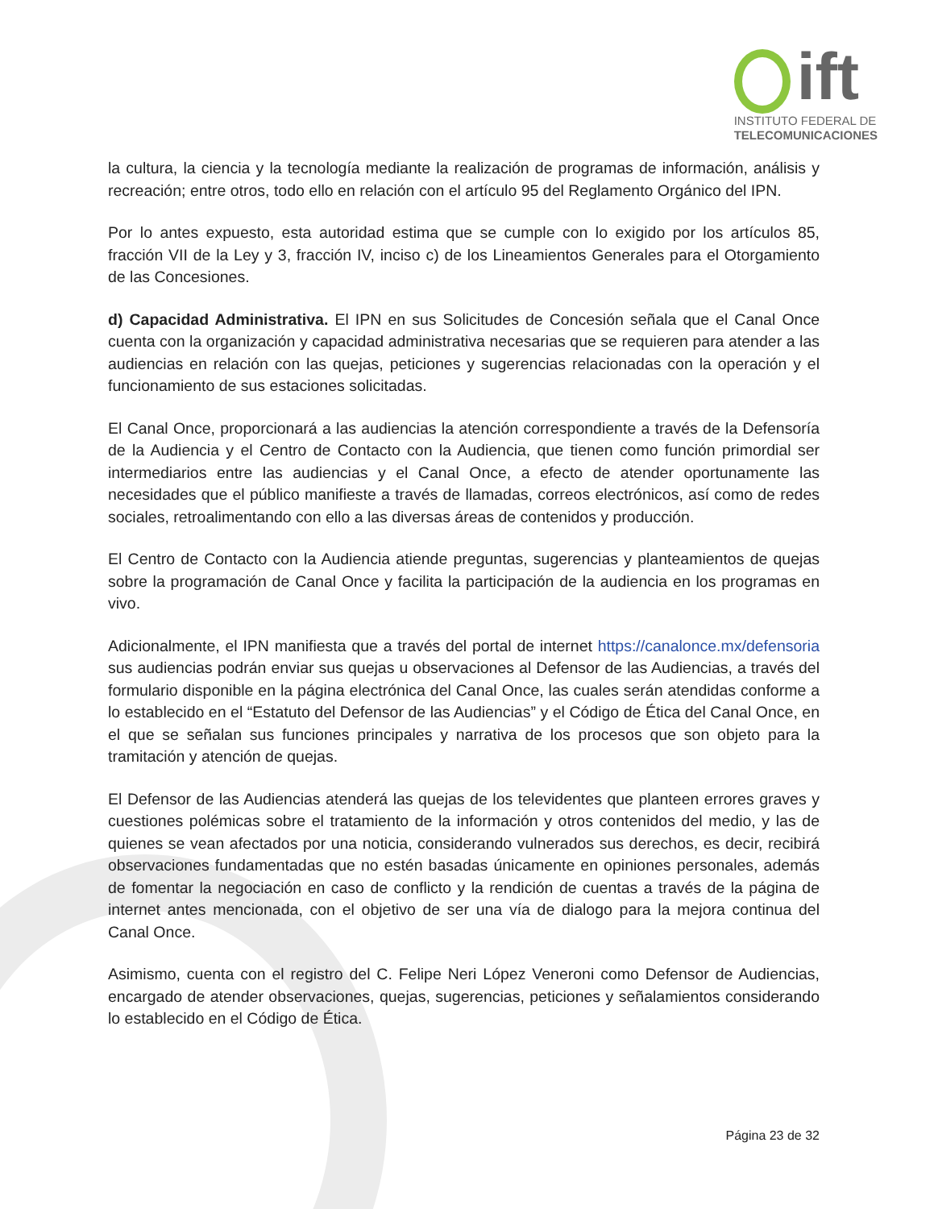ift
INSTITUTO FEDERAL DE
TELECOMUNICACIONES
la cultura, la ciencia y la tecnología mediante la realización de programas de información, análisis y recreación; entre otros, todo ello en relación con el artículo 95 del Reglamento Orgánico del IPN.
Por lo antes expuesto, esta autoridad estima que se cumple con lo exigido por los artículos 85, fracción VII de la Ley y 3, fracción IV, inciso c) de los Lineamientos Generales para el Otorgamiento de las Concesiones.
d) Capacidad Administrativa. El IPN en sus Solicitudes de Concesión señala que el Canal Once cuenta con la organización y capacidad administrativa necesarias que se requieren para atender a las audiencias en relación con las quejas, peticiones y sugerencias relacionadas con la operación y el funcionamiento de sus estaciones solicitadas.
El Canal Once, proporcionará a las audiencias la atención correspondiente a través de la Defensoría de la Audiencia y el Centro de Contacto con la Audiencia, que tienen como función primordial ser intermediarios entre las audiencias y el Canal Once, a efecto de atender oportunamente las necesidades que el público manifieste a través de llamadas, correos electrónicos, así como de redes sociales, retroalimentando con ello a las diversas áreas de contenidos y producción.
El Centro de Contacto con la Audiencia atiende preguntas, sugerencias y planteamientos de quejas sobre la programación de Canal Once y facilita la participación de la audiencia en los programas en vivo.
Adicionalmente, el IPN manifiesta que a través del portal de internet https://canalonce.mx/defensoria sus audiencias podrán enviar sus quejas u observaciones al Defensor de las Audiencias, a través del formulario disponible en la página electrónica del Canal Once, las cuales serán atendidas conforme a lo establecido en el “Estatuto del Defensor de las Audiencias” y el Código de Ética del Canal Once, en el que se señalan sus funciones principales y narrativa de los procesos que son objeto para la tramitación y atención de quejas.
El Defensor de las Audiencias atenderá las quejas de los televidentes que planteen errores graves y cuestiones polémicas sobre el tratamiento de la información y otros contenidos del medio, y las de quienes se vean afectados por una noticia, considerando vulnerados sus derechos, es decir, recibirá observaciones fundamentadas que no estén basadas únicamente en opiniones personales, además de fomentar la negociación en caso de conflicto y la rendición de cuentas a través de la página de internet antes mencionada, con el objetivo de ser una vía de dialogo para la mejora continua del Canal Once.
Asimismo, cuenta con el registro del C. Felipe Neri López Veneroni como Defensor de Audiencias, encargado de atender observaciones, quejas, sugerencias, peticiones y señalamientos considerando lo establecido en el Código de Ética.
Página 23 de 32